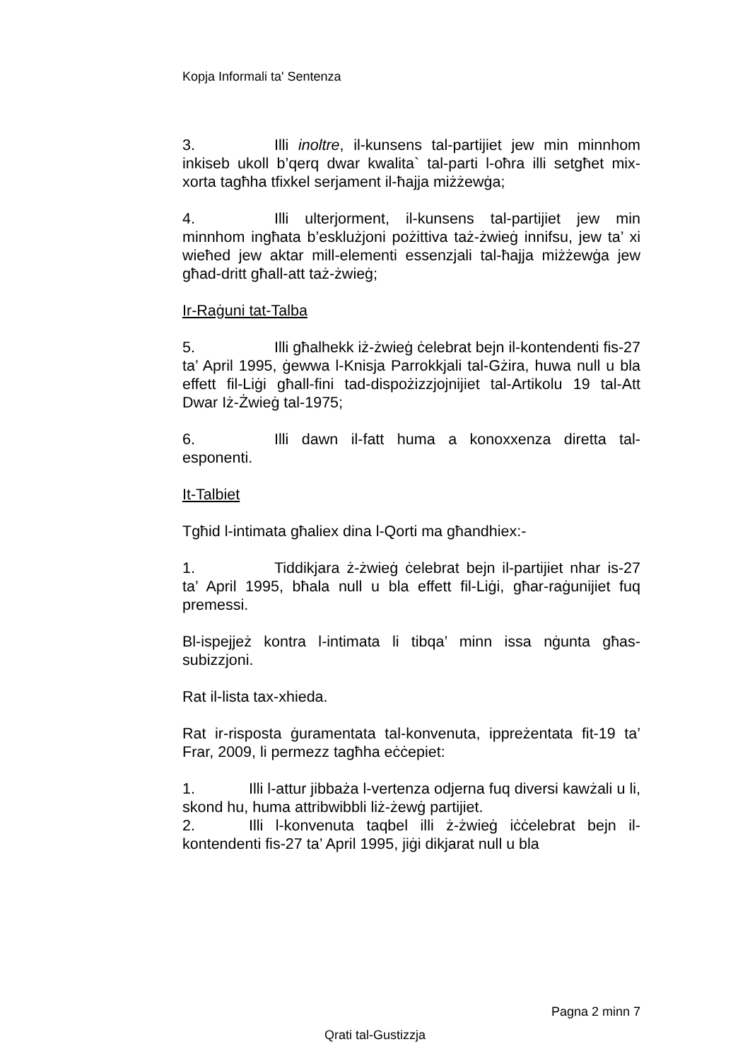Kopja Informali ta' Sentenza
3. Illi inoltre, il-kunsens tal-partijiet jew min minnhom inkiseb ukoll b’qerq dwar kwalita` tal-parti l-oħra illi setgħet mix-xorta tagħha tfixkel serjament il-ħajja miżżewġa;
4. Illi ulterjorment, il-kunsens tal-partijiet jew min minnhom ingħata b’esklużjoni pożittiva taż-żwieġ innifsu, jew ta’ xi wieħed jew aktar mill-elementi essenzjali tal-ħajja miżżewġa jew għad-dritt għall-att taż-żwieġ;
Ir-Raġuni tat-Talba
5. Illi għalhekk iż-żwieġ ċelebrat bejn il-kontendenti fis-27 ta’ April 1995, ġewwa l-Knisja Parrokkjali tal-Gżira, huwa null u bla effett fil-Liġi għall-fini tad-dispożizzjojnijiet tal-Artikolu 19 tal-Att Dwar Iż-Żwieġ tal-1975;
6. Illi dawn il-fatt huma a konoxxenza diretta tal-esponenti.
It-Talbiet
Tgħid l-intimata għaliex dina l-Qorti ma għandhiex:-
1. Tiddikjara ż-żwieġ ċelebrat bejn il-partijiet nhar is-27 ta’ April 1995, bħala null u bla effett fil-Liġi, għar-raġunijiet fuq premessi.
Bl-ispejjeż kontra l-intimata li tibqa’ minn issa nġunta għas-subizzjoni.
Rat il-lista tax-xhieda.
Rat ir-risposta ġuramentata tal-konvenuta, ippreżentata fit-19 ta’ Frar, 2009, li permezz tagħha eċċepiet:
1. Illi l-attur jibbaża l-vertenza odjerna fuq diversi kawżali u li, skond hu, huma attribwibbli liż-żewġ partijiet.
2. Illi l-konvenuta taqbel illi ż-żwieġ iċċelebrat bejn il-kontendenti fis-27 ta’ April 1995, jiġi dikjarat null u bla
Pagna 2 minn 7
Qrati tal-Gustizzja